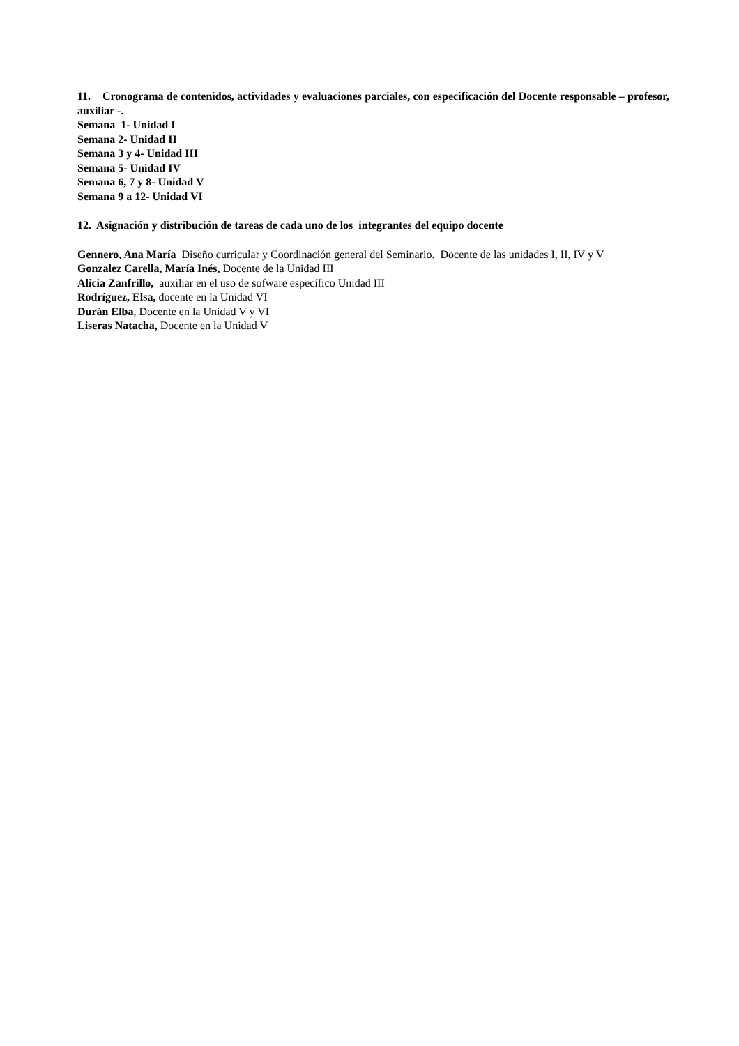11. Cronograma de contenidos, actividades y evaluaciones parciales, con especificación del Docente responsable – profesor, auxiliar -.
Semana 1- Unidad I
Semana 2- Unidad II
Semana 3 y 4- Unidad III
Semana 5- Unidad IV
Semana 6, 7 y 8- Unidad V
Semana 9 a 12- Unidad VI
12. Asignación y distribución de tareas de cada uno de los integrantes del equipo docente
Gennero, Ana María Diseño curricular y Coordinación general del Seminario. Docente de las unidades I, II, IV y V
Gonzalez Carella, María Inés, Docente de la Unidad III
Alicia Zanfrillo, auxiliar en el uso de sofware específico Unidad III
Rodríguez, Elsa, docente en la Unidad VI
Durán Elba, Docente en la Unidad V y VI
Liseras Natacha, Docente en la Unidad V